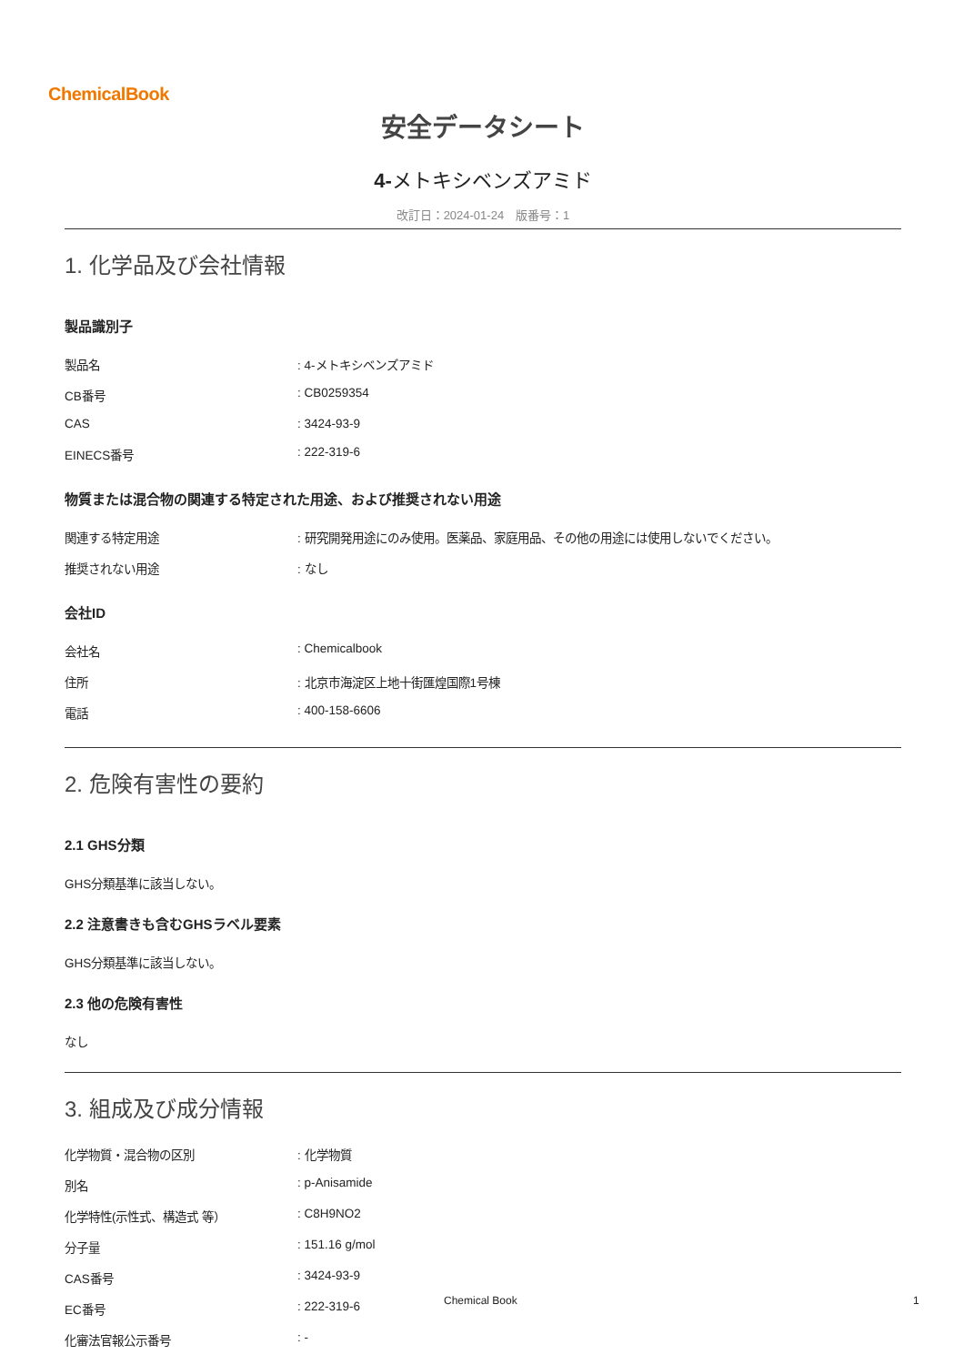ChemicalBook
安全データシート
4-メトキシベンズアミド
改訂日：2024-01-24　版番号：1
1. 化学品及び会社情報
製品識別子
| 製品名 | : 4-メトキシベンズアミド |
| CB番号 | : CB0259354 |
| CAS | : 3424-93-9 |
| EINECS番号 | : 222-319-6 |
物質または混合物の関連する特定された用途、および推奨されない用途
| 関連する特定用途 | : 研究開発用途にのみ使用。医薬品、家庭用品、その他の用途には使用しないでください。 |
| 推奨されない用途 | : なし |
会社ID
| 会社名 | : Chemicalbook |
| 住所 | : 北京市海淀区上地十街匯煌国際1号棟 |
| 電話 | : 400-158-6606 |
2. 危険有害性の要約
2.1 GHS分類
GHS分類基準に該当しない。
2.2 注意書きも含むGHSラベル要素
GHS分類基準に該当しない。
2.3 他の危険有害性
なし
3. 組成及び成分情報
| 化学物質・混合物の区別 | : 化学物質 |
| 別名 | : p-Anisamide |
| 化学特性(示性式、構造式 等） | : C8H9NO2 |
| 分子量 | : 151.16 g/mol |
| CAS番号 | : 3424-93-9 |
| EC番号 | : 222-319-6 |
| 化審法官報公示番号 | : - |
Chemical Book 1